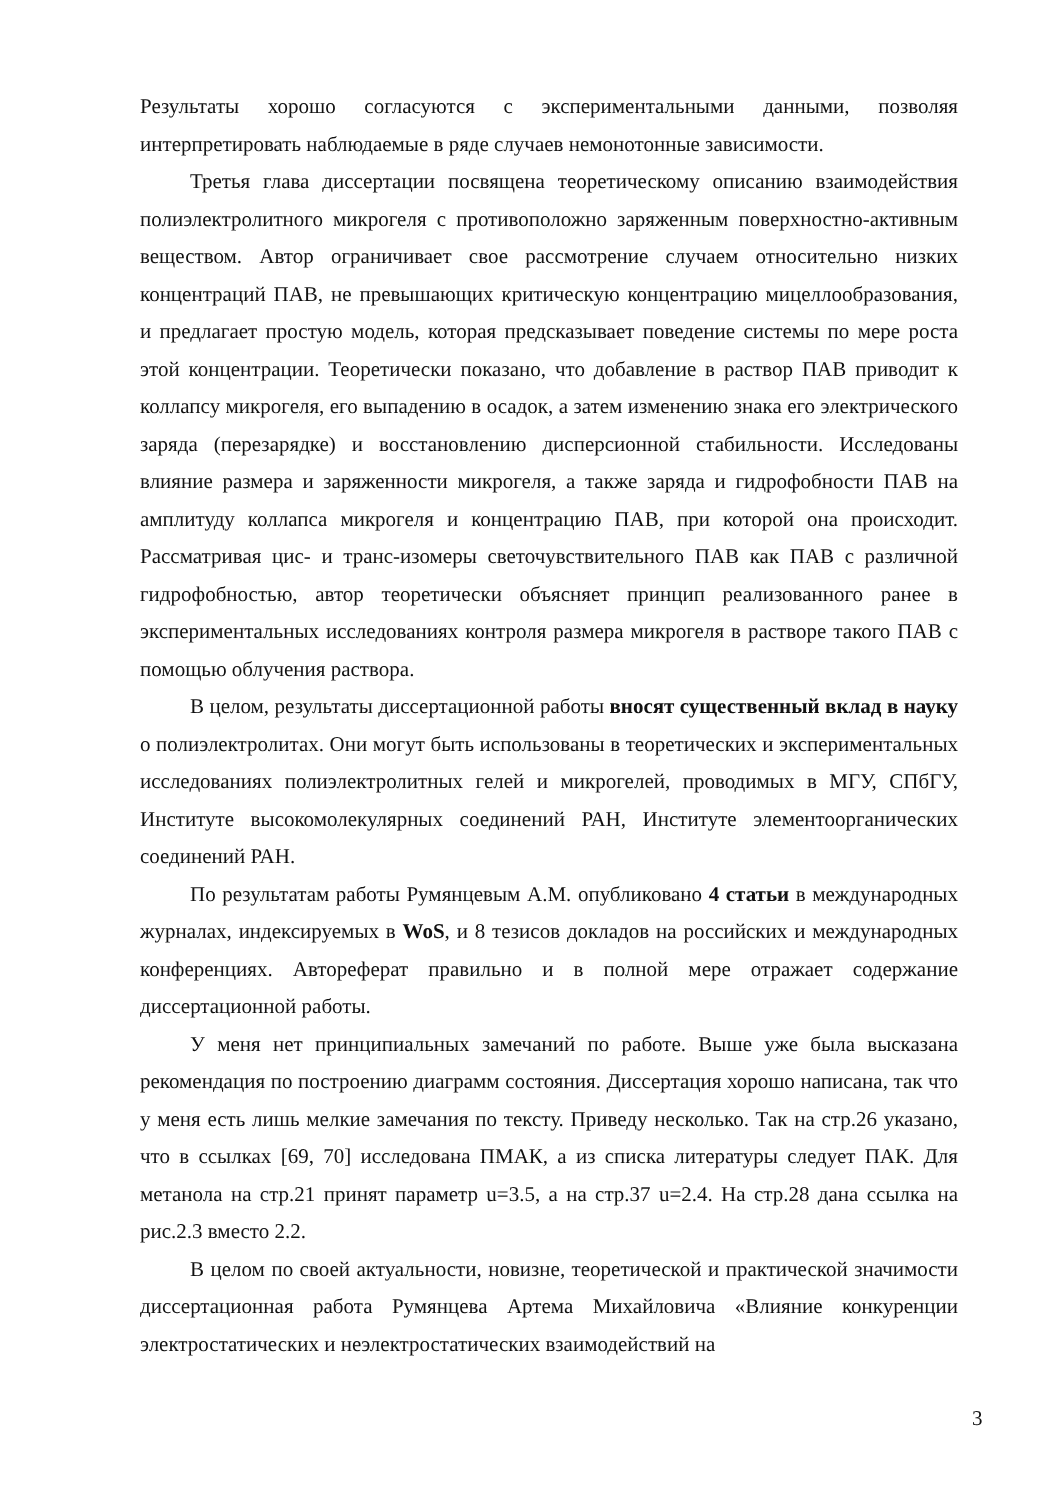Результаты хорошо согласуются с экспериментальными данными, позволяя интерпретировать наблюдаемые в ряде случаев немонотонные зависимости.
Третья глава диссертации посвящена теоретическому описанию взаимодействия полиэлектролитного микрогеля с противоположно заряженным поверхностно-активным веществом. Автор ограничивает свое рассмотрение случаем относительно низких концентраций ПАВ, не превышающих критическую концентрацию мицеллообразования, и предлагает простую модель, которая предсказывает поведение системы по мере роста этой концентрации. Теоретически показано, что добавление в раствор ПАВ приводит к коллапсу микрогеля, его выпадению в осадок, а затем изменению знака его электрического заряда (перезарядке) и восстановлению дисперсионной стабильности. Исследованы влияние размера и заряженности микрогеля, а также заряда и гидрофобности ПАВ на амплитуду коллапса микрогеля и концентрацию ПАВ, при которой она происходит. Рассматривая цис- и транс-изомеры светочувствительного ПАВ как ПАВ с различной гидрофобностью, автор теоретически объясняет принцип реализованного ранее в экспериментальных исследованиях контроля размера микрогеля в растворе такого ПАВ с помощью облучения раствора.
В целом, результаты диссертационной работы вносят существенный вклад в науку о полиэлектролитах. Они могут быть использованы в теоретических и экспериментальных исследованиях полиэлектролитных гелей и микрогелей, проводимых в МГУ, СПбГУ, Институте высокомолекулярных соединений РАН, Институте элементоорганических соединений РАН.
По результатам работы Румянцевым А.М. опубликовано 4 статьи в международных журналах, индексируемых в WoS, и 8 тезисов докладов на российских и международных конференциях. Автореферат правильно и в полной мере отражает содержание диссертационной работы.
У меня нет принципиальных замечаний по работе. Выше уже была высказана рекомендация по построению диаграмм состояния. Диссертация хорошо написана, так что у меня есть лишь мелкие замечания по тексту. Приведу несколько. Так на стр.26 указано, что в ссылках [69, 70] исследована ПМАК, а из списка литературы следует ПАК. Для метанола на стр.21 принят параметр u=3.5, а на стр.37 u=2.4. На стр.28 дана ссылка на рис.2.3 вместо 2.2.
В целом по своей актуальности, новизне, теоретической и практической значимости диссертационная работа Румянцева Артема Михайловича «Влияние конкуренции электростатических и неэлектростатических взаимодействий на
3